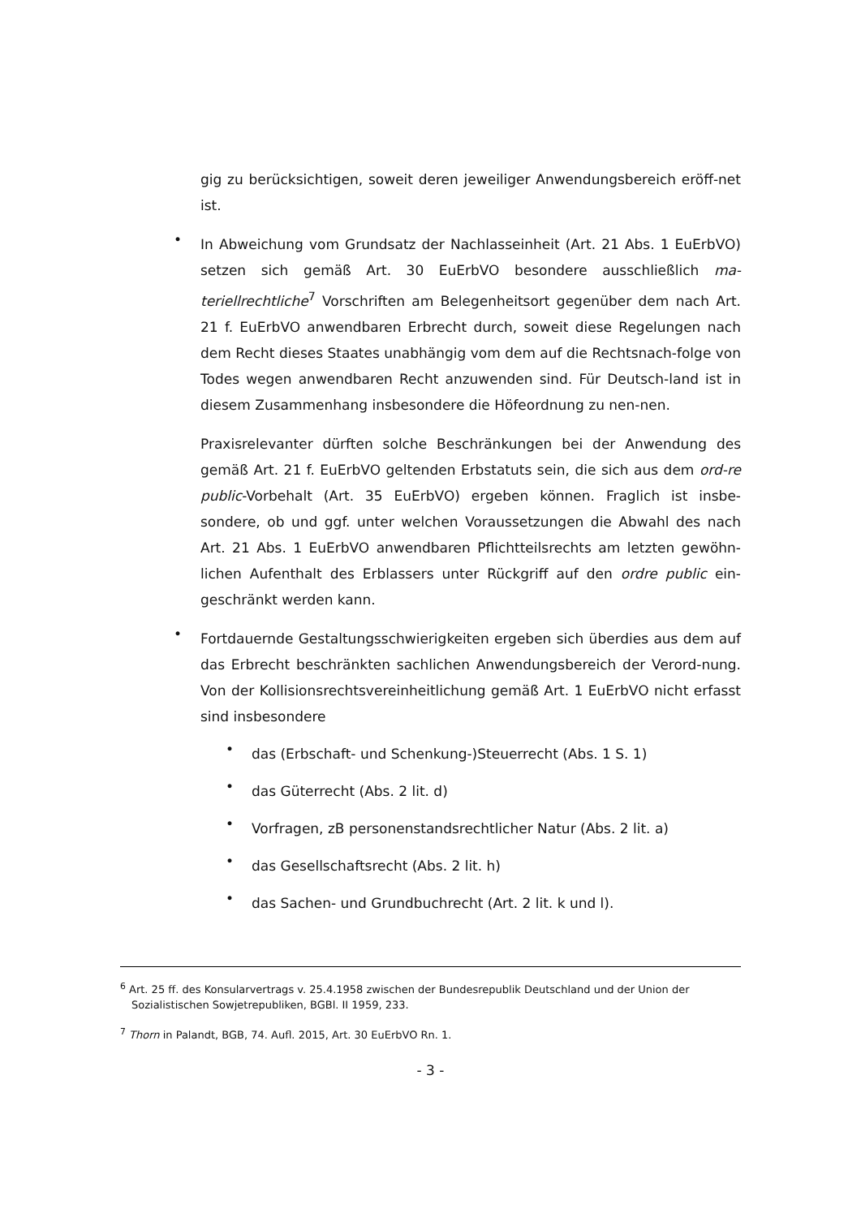gig zu berücksichtigen, soweit deren jeweiliger Anwendungsbereich eröff-net ist.
•
In Abweichung vom Grundsatz der Nachlasseinheit (Art. 21 Abs. 1 EuErbVO) setzen sich gemäß Art. 30 EuErbVO besondere ausschließlich ma-teriellrechtliche<sup>7</sup> Vorschriften am Belegenheitsort gegenüber dem nach Art. 21 f. EuErbVO anwendbaren Erbrecht durch, soweit diese Regelungen nach dem Recht dieses Staates unabhängig vom dem auf die Rechtsnach-folge von Todes wegen anwendbaren Recht anzuwenden sind. Für Deutsch-land ist in diesem Zusammenhang insbesondere die Höfeordnung zu nen-nen.
Praxisrelevanter dürften solche Beschränkungen bei der Anwendung des gemäß Art. 21 f. EuErbVO geltenden Erbstatuts sein, die sich aus dem ord-re public-Vorbehalt (Art. 35 EuErbVO) ergeben können. Fraglich ist insbe-sondere, ob und ggf. unter welchen Voraussetzungen die Abwahl des nach Art. 21 Abs. 1 EuErbVO anwendbaren Pflichtteilsrechts am letzten gewöhn-lichen Aufenthalt des Erblassers unter Rückgriff auf den ordre public ein-geschränkt werden kann.
•
Fortdauernde Gestaltungsschwierigkeiten ergeben sich überdies aus dem auf das Erbrecht beschränkten sachlichen Anwendungsbereich der Verord-nung. Von der Kollisionsrechtsvereinheitlichung gemäß Art. 1 EuErbVO nicht erfasst sind insbesondere
•
das (Erbschaft- und Schenkung-)Steuerrecht (Abs. 1 S. 1)
•
das Güterrecht (Abs. 2 lit. d)
•
Vorfragen, zB personenstandsrechtlicher Natur (Abs. 2 lit. a)
•
das Gesellschaftsrecht (Abs. 2 lit. h)
•
das Sachen- und Grundbuchrecht (Art. 2 lit. k und l).
<sup>6</sup> Art. 25 ff. des Konsularvertrags v. 25.4.1958 zwischen der Bundesrepublik Deutschland und der Union der Sozialistischen Sowjetrepubliken, BGBl. II 1959, 233.
<sup>7</sup> Thorn in Palandt, BGB, 74. Aufl. 2015, Art. 30 EuErbVO Rn. 1.
- 3 -